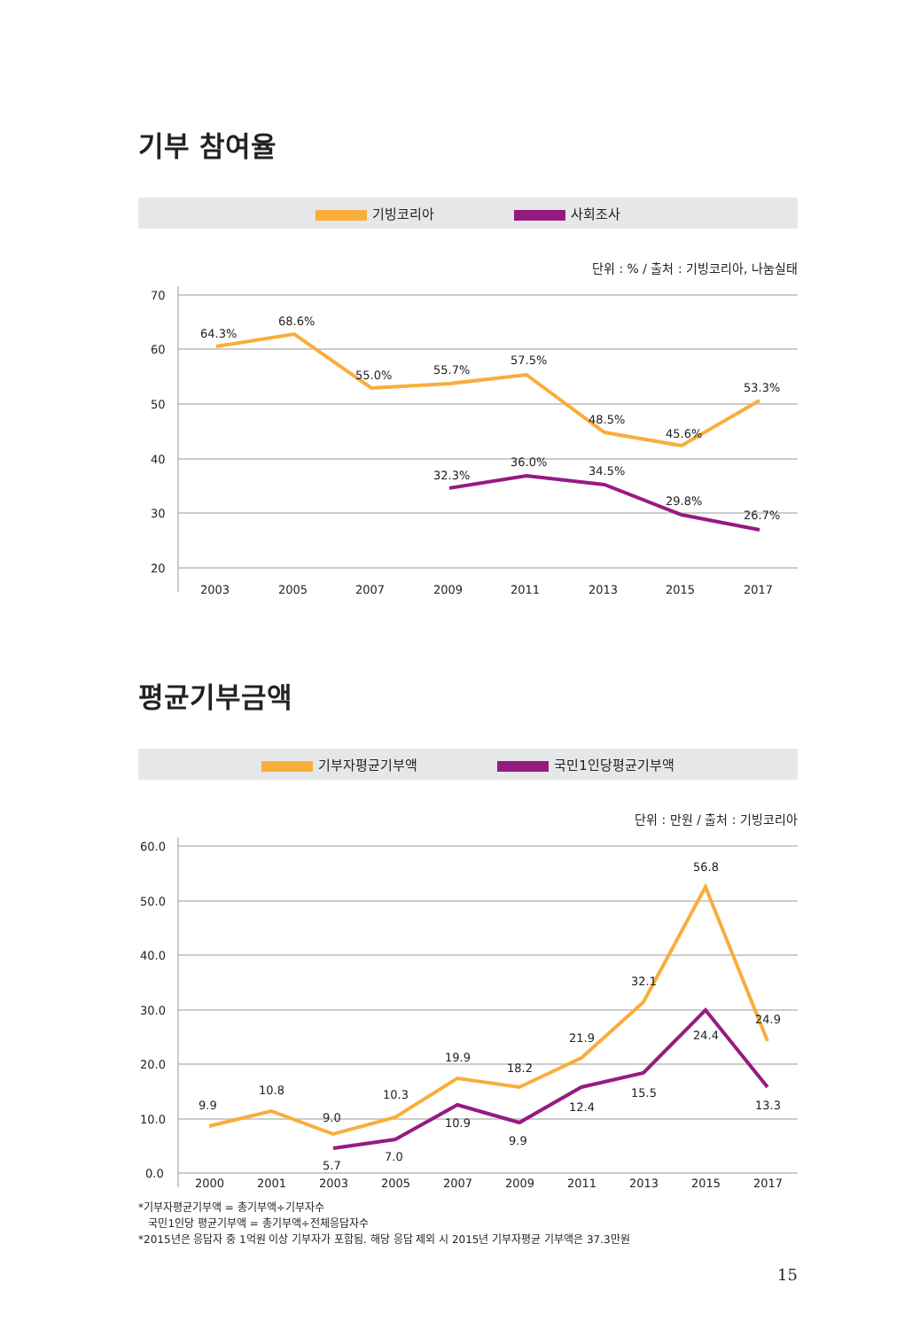기부 참여율
기빙코리아 사회조사
단위 : % / 출처 : 기빙코리아, 나눔실태
70
60
50
40
30
20
64.3%
68.6%
55.0%
55.7%
57.5%
48.5%
45.6%
53.3%
32.3%
36.0%
34.5%
29.8%
26.7%
2003
2005
2007
2009
2011
2013
2015
2017
평균기부금액
기부자평균기부액 국민1인당평균기부액
단위 : 만원 / 출처 : 기빙코리아
60.0
50.0
40.0
30.0
20.0
10.0
0.0
9.9
10.8
9.0
10.3
19.9
18.2
21.9
32.1
56.8
24.9
5.7
7.0
10.9
9.9
12.4
15.5
24.4
13.3
2000
2001
2003
2005
2007
2009
2011
2013
2015
2017
*기부자평균기부액 = 총기부액÷기부자수
국민1인당 평균기부액 = 총기부액÷전체응답자수
*2015년은 응답자 중 1억원 이상 기부자가 포함됨. 해당 응답 제외 시 2015년 기부자평균 기부액은 37.3만원
15